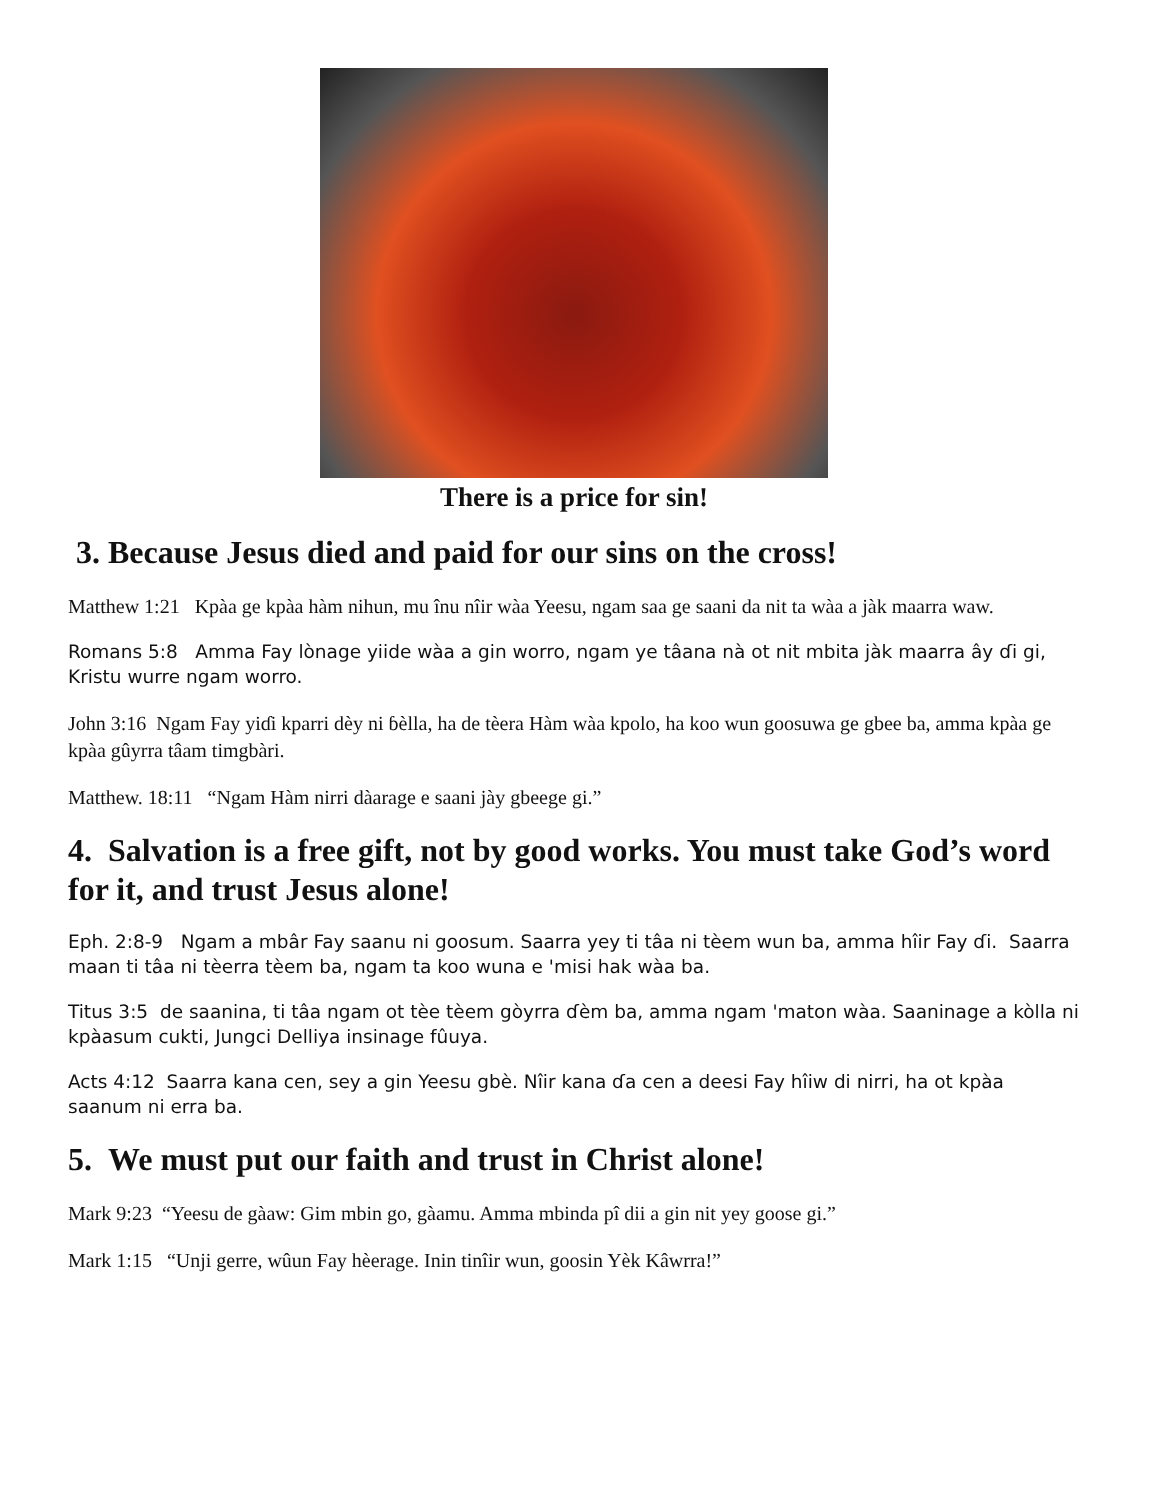There is a price for sin!
3. Because Jesus died and paid for our sins on the cross!
Matthew 1:21 Kpàa ge kpàa hàm nihun, mu înu nîir wàa Yeesu, ngam saa ge saani da nit ta wàa a jàk maarra waw.
Romans 5:8 Amma Fay lònage yiide wàa a gin worro, ngam ye tâana nà ot nit mbita jàk maarra ây ɗi gi, Kristu wurre ngam worro.
John 3:16 Ngam Fay yiɗi kparri dèy ni ɓèlla, ha de tèera Hàm wàa kpolo, ha koo wun goosuwa ge gbee ba, amma kpàa ge kpàa gûyrra tâam timgbàri.
Matthew. 18:11 “Ngam Hàm nirri dàarage e saani jày gbeege gi.”
4. Salvation is a free gift, not by good works. You must take God’s word for it, and trust Jesus alone!
Eph. 2:8-9 Ngam a mbâr Fay saanu ni goosum. Saarra yey ti tâa ni tèem wun ba, amma hîir Fay ɗi. Saarra maan ti tâa ni tèerra tèem ba, ngam ta koo wuna e 'misi hak wàa ba.
Titus 3:5 de saanina, ti tâa ngam ot tèe tèem gòyrra ɗèm ba, amma ngam 'maton wàa. Saaninage a kòlla ni kpàasum cukti, Jungci Delliya insinage fûuya.
Acts 4:12 Saarra kana cen, sey a gin Yeesu gbè. Nîir kana ɗa cen a deesi Fay hîiw di nirri, ha ot kpàa saanum ni erra ba.
5. We must put our faith and trust in Christ alone!
Mark 9:23 “Yeesu de gàaw: Gim mbin go, gàamu. Amma mbinda pî dii a gin nit yey goose gi.”
Mark 1:15 “Unji gerre, wûun Fay hèerage. Inin tinîir wun, goosin Yèk Kâwrra!”